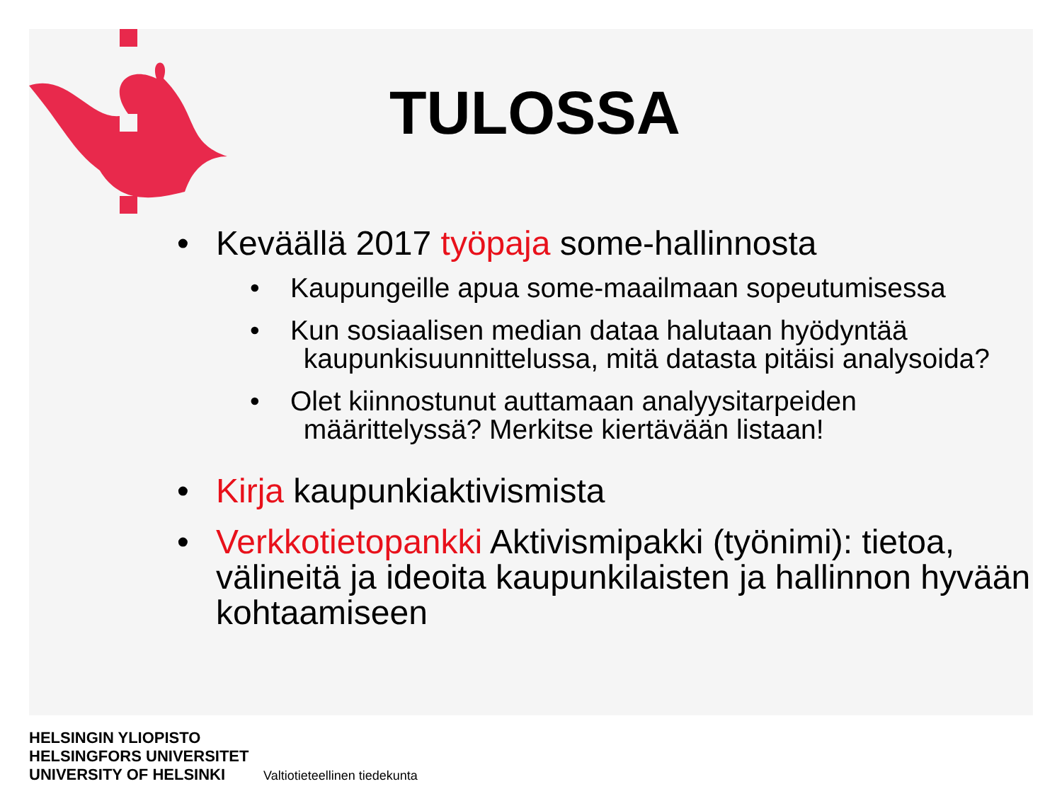TULOSSA
• Keväällä 2017 työpaja some-hallinnosta
• Kaupungeille apua some-maailmaan sopeutumisessa
• Kun sosiaalisen median dataa halutaan hyödyntää
kaupunkisuunnittelussa, mitä datasta pitäisi analysoida?
• Olet kiinnostunut auttamaan analyysitarpeiden
määrittelyssä? Merkitse kiertävään listaan!
• Kirja kaupunkiaktivismista
• Verkkotietopankki Aktivismipakki (työnimi): tietoa, välineitä ja ideoita kaupunkilaisten ja hallinnon hyvään kohtaamiseen
HELSINGIN YLIOPISTO
HELSINGFORS UNIVERSITET
UNIVERSITY OF HELSINKI
Valtiotieteellinen tiedekunta